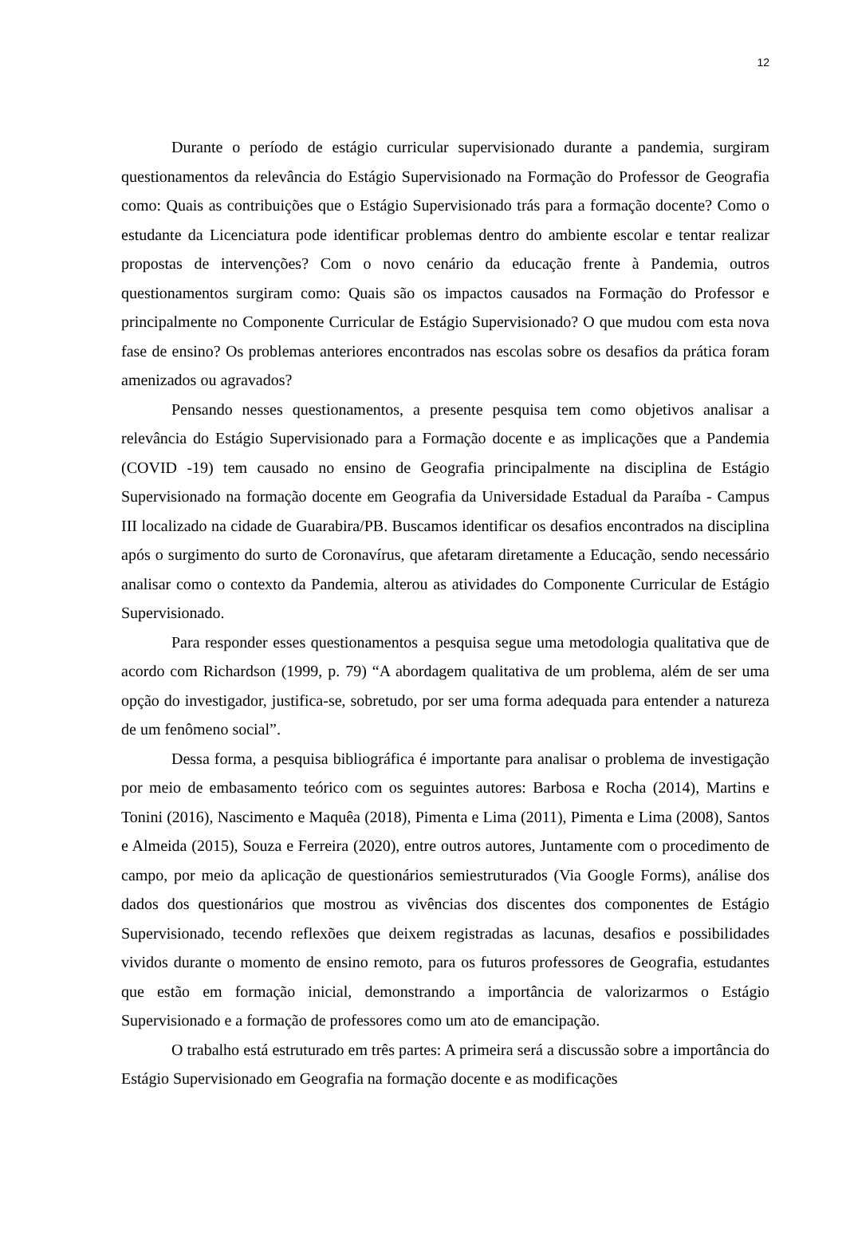12
Durante o período de estágio curricular supervisionado durante a pandemia, surgiram questionamentos da relevância do Estágio Supervisionado na Formação do Professor de Geografia como: Quais as contribuições que o Estágio Supervisionado trás para a formação docente? Como o estudante da Licenciatura pode identificar problemas dentro do ambiente escolar e tentar realizar propostas de intervenções? Com o novo cenário da educação frente à Pandemia, outros questionamentos surgiram como: Quais são os impactos causados na Formação do Professor e principalmente no Componente Curricular de Estágio Supervisionado? O que mudou com esta nova fase de ensino? Os problemas anteriores encontrados nas escolas sobre os desafios da prática foram amenizados ou agravados?
Pensando nesses questionamentos, a presente pesquisa tem como objetivos analisar a relevância do Estágio Supervisionado para a Formação docente e as implicações que a Pandemia (COVID -19) tem causado no ensino de Geografia principalmente na disciplina de Estágio Supervisionado na formação docente em Geografia da Universidade Estadual da Paraíba - Campus III localizado na cidade de Guarabira/PB. Buscamos identificar os desafios encontrados na disciplina após o surgimento do surto de Coronavírus, que afetaram diretamente a Educação, sendo necessário analisar como o contexto da Pandemia, alterou as atividades do Componente Curricular de Estágio Supervisionado.
Para responder esses questionamentos a pesquisa segue uma metodologia qualitativa que de acordo com Richardson (1999, p. 79) “A abordagem qualitativa de um problema, além de ser uma opção do investigador, justifica-se, sobretudo, por ser uma forma adequada para entender a natureza de um fenômeno social”.
Dessa forma, a pesquisa bibliográfica é importante para analisar o problema de investigação por meio de embasamento teórico com os seguintes autores: Barbosa e Rocha (2014), Martins e Tonini (2016), Nascimento e Maquêa (2018), Pimenta e Lima (2011), Pimenta e Lima (2008), Santos e Almeida (2015), Souza e Ferreira (2020), entre outros autores, Juntamente com o procedimento de campo, por meio da aplicação de questionários semiestruturados (Via Google Forms), análise dos dados dos questionários que mostrou as vivências dos discentes dos componentes de Estágio Supervisionado, tecendo reflexões que deixem registradas as lacunas, desafios e possibilidades vividos durante o momento de ensino remoto, para os futuros professores de Geografia, estudantes que estão em formação inicial, demonstrando a importância de valorizarmos o Estágio Supervisionado e a formação de professores como um ato de emancipação.
O trabalho está estruturado em três partes: A primeira será a discussão sobre a importância do Estágio Supervisionado em Geografia na formação docente e as modificações